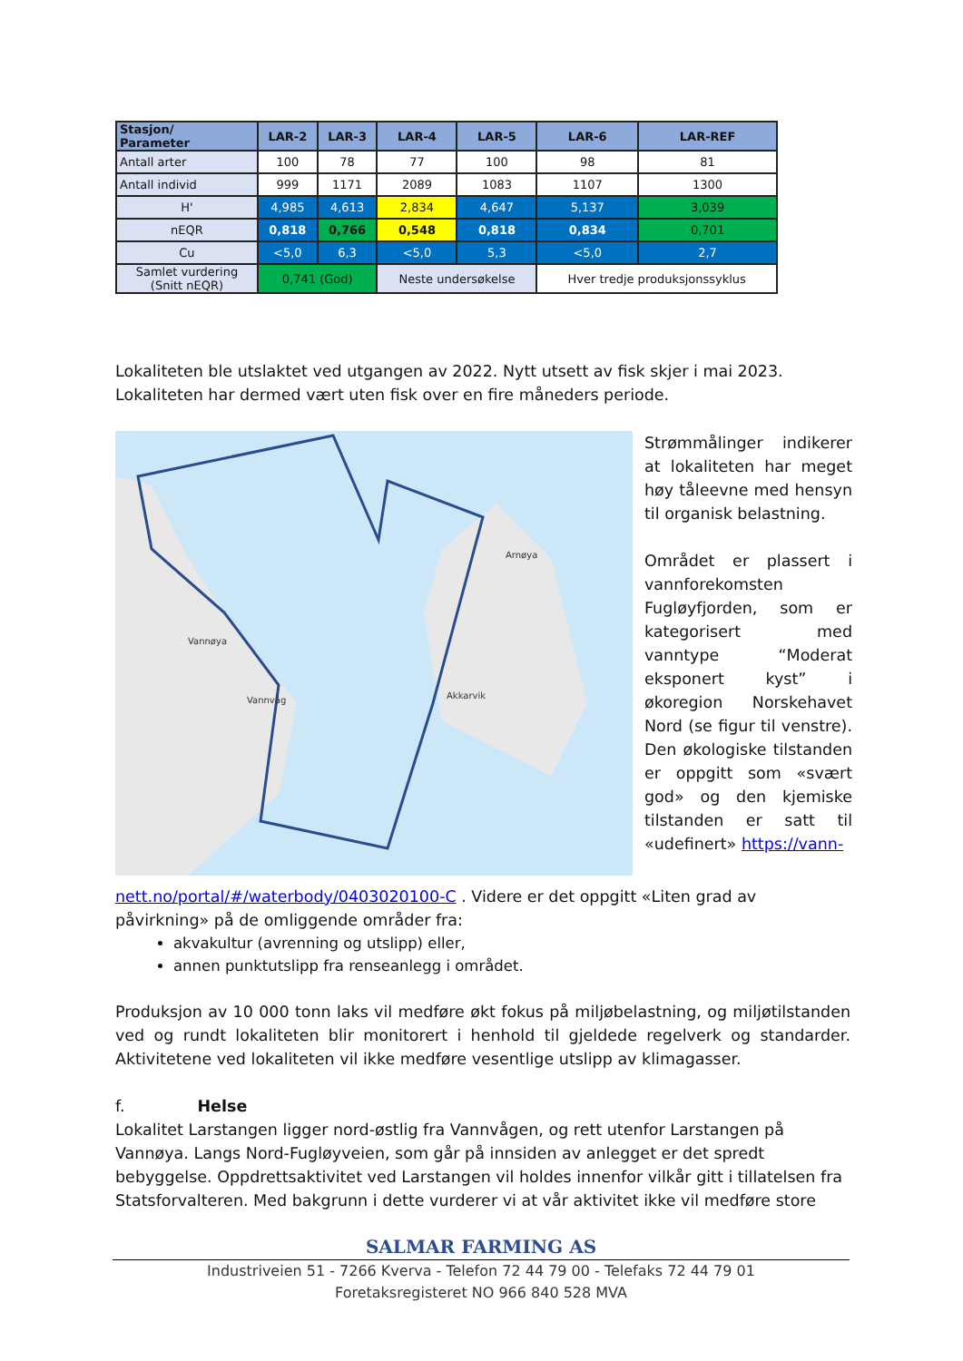| Stasjon/ Parameter | LAR-2 | LAR-3 | LAR-4 | LAR-5 | LAR-6 | LAR-REF |
| --- | --- | --- | --- | --- | --- | --- |
| Antall arter | 100 | 78 | 77 | 100 | 98 | 81 |
| Antall individ | 999 | 1171 | 2089 | 1083 | 1107 | 1300 |
| H' | 4,985 | 4,613 | 2,834 | 4,647 | 5,137 | 3,039 |
| nEQR | 0,818 | 0,766 | 0,548 | 0,818 | 0,834 | 0,701 |
| Cu | <5,0 | 6,3 | <5,0 | 5,3 | <5,0 | 2,7 |
| Samlet vurdering (Snitt nEQR) | 0,741 (God) | | Neste undersøkelse | | Hver tredje produksjonssyklus | |
Lokaliteten ble utslaktet ved utgangen av 2022. Nytt utsett av fisk skjer i mai 2023. Lokaliteten har dermed vært uten fisk over en fire måneders periode.
Vannøya
Vannvåg
Arnøya
Akkarvik
Strømmålinger indikerer at lokaliteten har meget høy tåleevne med hensyn til organisk belastning.
Området er plassert i vannforekomsten Fugløyfjorden, som er kategorisert med vanntype “Moderat eksponert kyst” i økoregion Norskehavet Nord (se figur til venstre). Den økologiske tilstanden er oppgitt som «svært god» og den kjemiske tilstanden er satt til «udefinert» https://vann-
nett.no/portal/#/waterbody/0403020100-C . Videre er det oppgitt «Liten grad av påvirkning» på de omliggende områder fra:
akvakultur (avrenning og utslipp) eller,
annen punktutslipp fra renseanlegg i området.
Produksjon av 10 000 tonn laks vil medføre økt fokus på miljøbelastning, og miljøtilstanden ved og rundt lokaliteten blir monitorert i henhold til gjeldede regelverk og standarder. Aktivitetene ved lokaliteten vil ikke medføre vesentlige utslipp av klimagasser.
f. Helse
Lokalitet Larstangen ligger nord-østlig fra Vannvågen, og rett utenfor Larstangen på Vannøya. Langs Nord-Fugløyveien, som går på innsiden av anlegget er det spredt bebyggelse. Oppdrettsaktivitet ved Larstangen vil holdes innenfor vilkår gitt i tillatelsen fra Statsforvalteren. Med bakgrunn i dette vurderer vi at vår aktivitet ikke vil medføre store
SALMAR FARMING AS
Industriveien 51 - 7266 Kverva - Telefon 72 44 79 00 - Telefaks 72 44 79 01
Foretaksregisteret NO 966 840 528 MVA